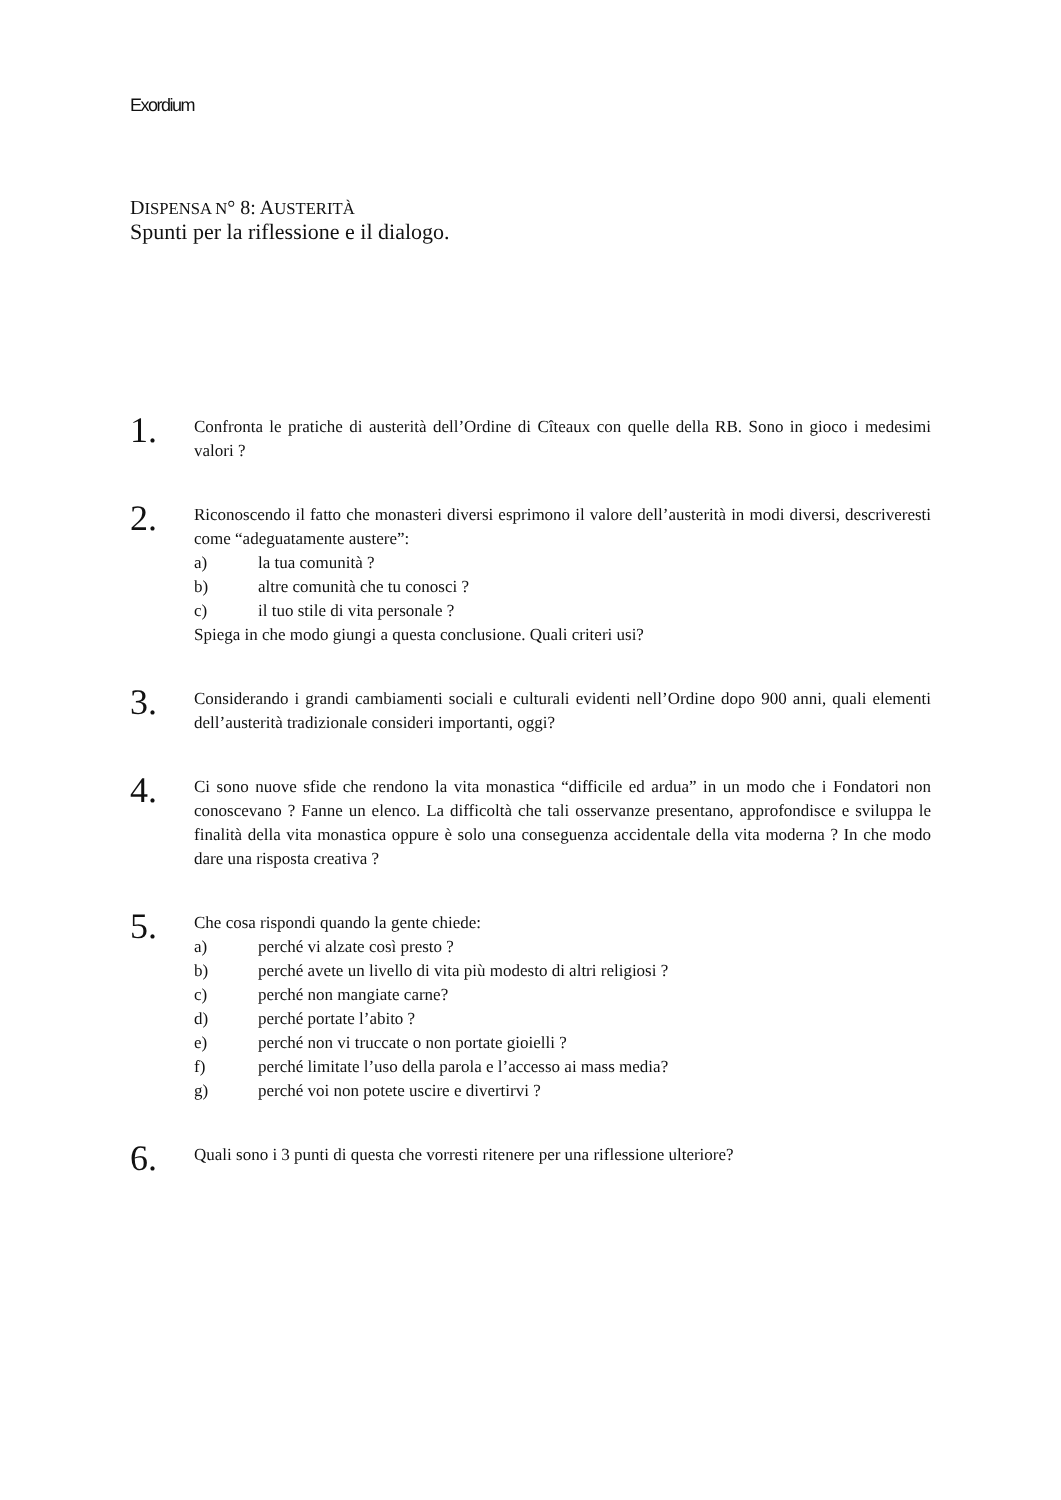Exordium
DISPENSA N° 8: AUSTERITÀ
Spunti per la riflessione e il dialogo.
1.
Confronta le pratiche di austerità dell’Ordine di Cîteaux con quelle della RB. Sono in gioco i medesimi valori ?
2.
Riconoscendo il fatto che monasteri diversi esprimono il valore dell’austerità in modi diversi, descriveresti come “adeguatamente austere”:
a) la tua comunità ?
b) altre comunità che tu conosci ?
c) il tuo stile di vita personale ?
Spiega in che modo giungi a questa conclusione. Quali criteri usi?
3.
Considerando i grandi cambiamenti sociali e culturali evidenti nell’Ordine dopo 900 anni, quali elementi dell’austerità tradizionale consideri importanti, oggi?
4.
Ci sono nuove sfide che rendono la vita monastica “difficile ed ardua” in un modo che i Fondatori non conoscevano ? Fanne un elenco. La difficoltà che tali osservanze presentano, approfondisce e sviluppa le finalità della vita monastica oppure è solo una conseguenza accidentale della vita moderna ? In che modo dare una risposta creativa ?
5.
Che cosa rispondi quando la gente chiede:
a) perché vi alzate così presto ?
b) perché avete un livello di vita più modesto di altri religiosi ?
c) perché non mangiate carne?
d) perché portate l’abito ?
e) perché non vi truccate o non portate gioielli ?
f) perché limitate l’uso della parola e l’accesso ai mass media?
g) perché voi non potete uscire e divertirvi ?
6.
Quali sono i 3 punti di questa che vorresti ritenere per una riflessione ulteriore?